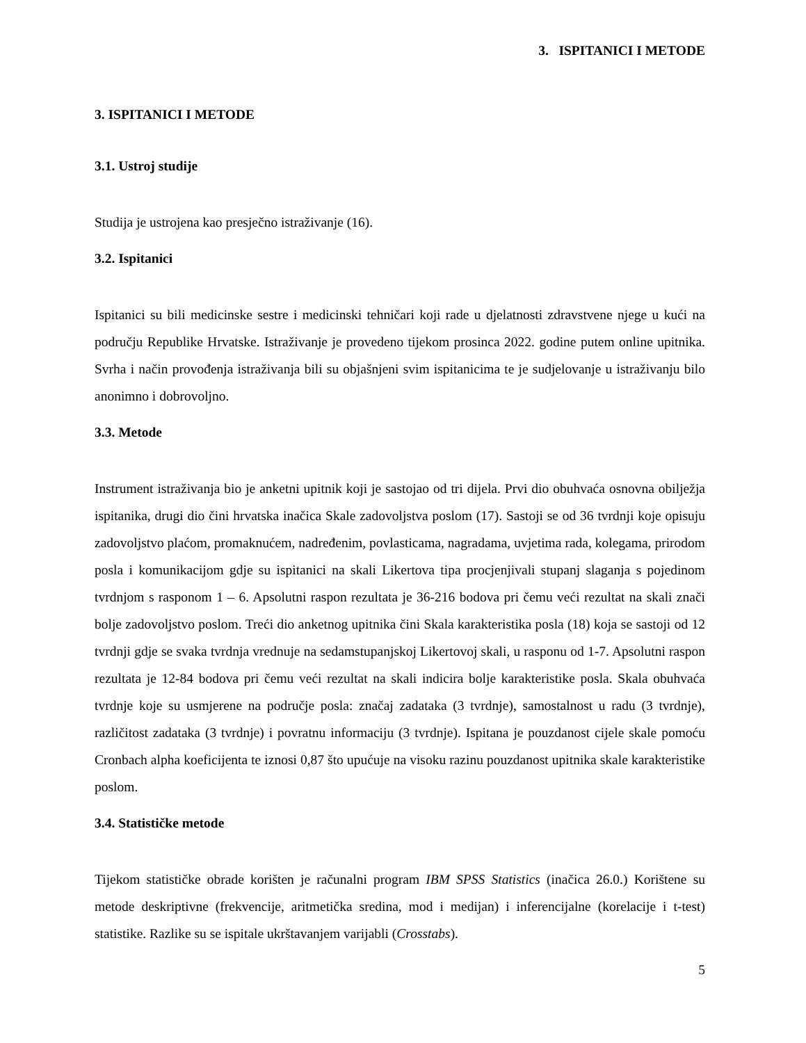3. ISPITANICI I METODE
3. ISPITANICI I METODE
3.1. Ustroj studije
Studija je ustrojena kao presječno istraživanje (16).
3.2. Ispitanici
Ispitanici su bili medicinske sestre i medicinski tehničari koji rade u djelatnosti zdravstvene njege u kući na području Republike Hrvatske. Istraživanje je provedeno tijekom prosinca 2022. godine putem online upitnika. Svrha i način provođenja istraživanja bili su objašnjeni svim ispitanicima te je sudjelovanje u istraživanju bilo anonimno i dobrovoljno.
3.3. Metode
Instrument istraživanja bio je anketni upitnik koji je sastojao od tri dijela. Prvi dio obuhvaća osnovna obilježja ispitanika, drugi dio čini hrvatska inačica Skale zadovoljstva poslom (17). Sastoji se od 36 tvrdnji koje opisuju zadovoljstvo plaćom, promaknućem, nadređenim, povlasticama, nagradama, uvjetima rada, kolegama, prirodom posla i komunikacijom gdje su ispitanici na skali Likertova tipa procjenjivali stupanj slaganja s pojedinom tvrdnjom s rasponom 1 – 6. Apsolutni raspon rezultata je 36-216 bodova pri čemu veći rezultat na skali znači bolje zadovoljstvo poslom. Treći dio anketnog upitnika čini Skala karakteristika posla (18) koja se sastoji od 12 tvrdnji gdje se svaka tvrdnja vrednuje na sedamstupanjskoj Likertovoj skali, u rasponu od 1-7. Apsolutni raspon rezultata je 12-84 bodova pri čemu veći rezultat na skali indicira bolje karakteristike posla. Skala obuhvaća tvrdnje koje su usmjerene na područje posla: značaj zadataka (3 tvrdnje), samostalnost u radu (3 tvrdnje), različitost zadataka (3 tvrdnje) i povratnu informaciju (3 tvrdnje). Ispitana je pouzdanost cijele skale pomoću Cronbach alpha koeficijenta te iznosi 0,87 što upućuje na visoku razinu pouzdanost upitnika skale karakteristike poslom.
3.4. Statističke metode
Tijekom statističke obrade korišten je računalni program IBM SPSS Statistics (inačica 26.0.) Korištene su metode deskriptivne (frekvencije, aritmetička sredina, mod i medijan) i inferencijalne (korelacije i t-test) statistike. Razlike su se ispitale ukrštavanjem varijabli (Crosstabs).
5